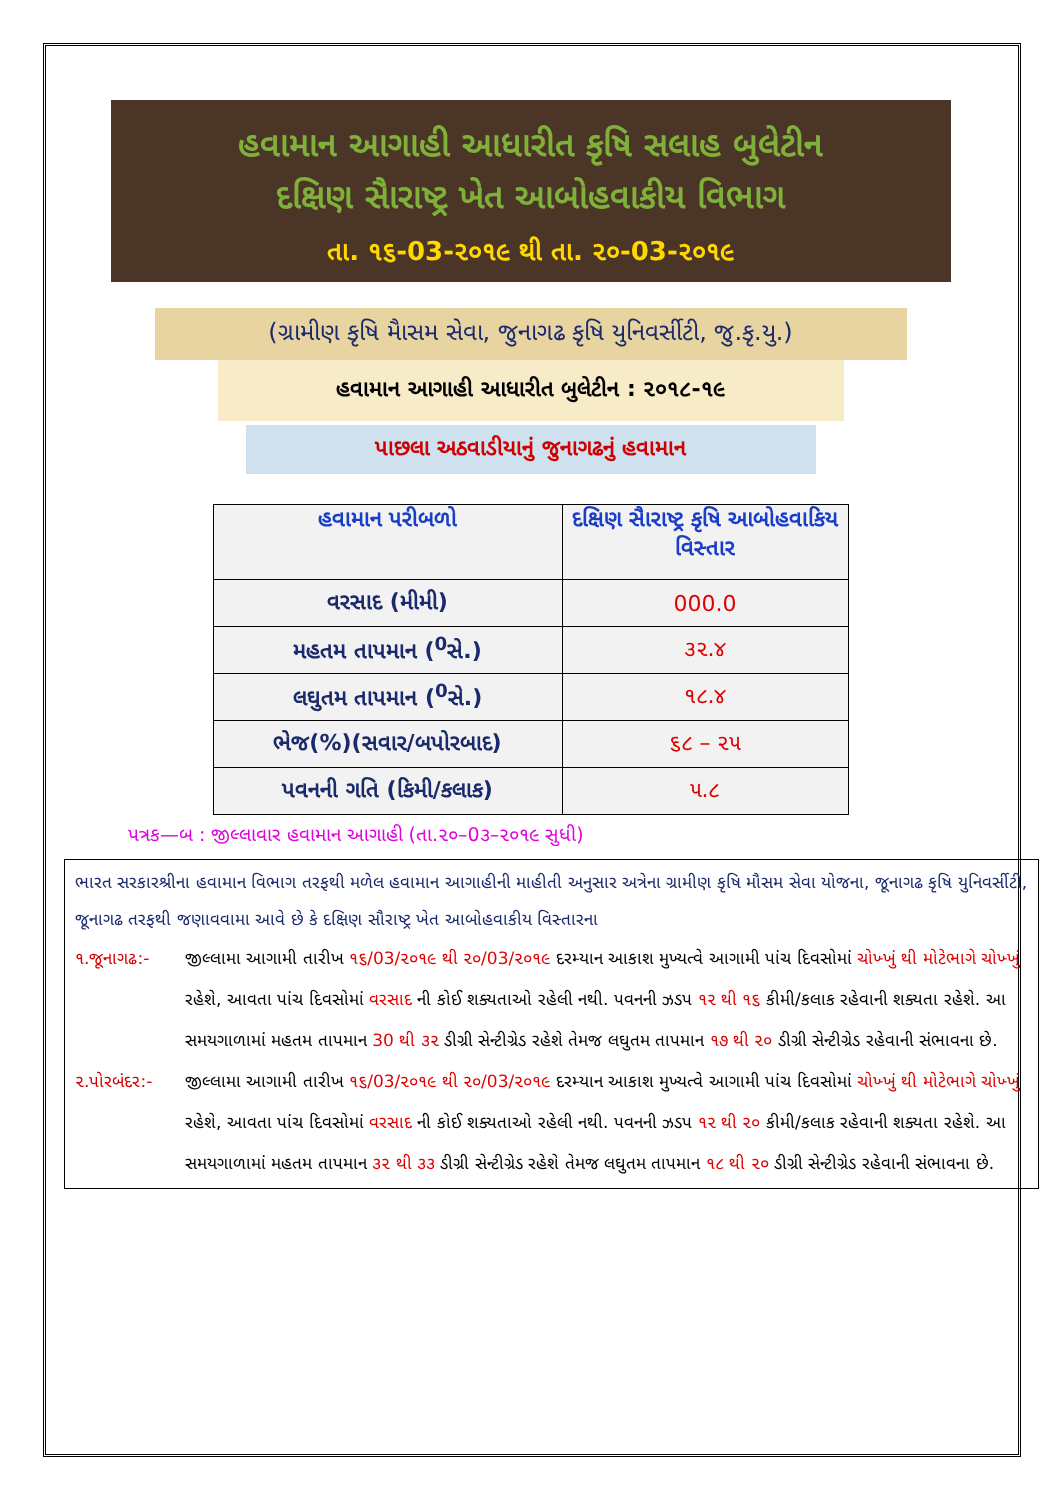હવામાન આગાહી આધારીત કૃષિ સલાહ બુલેટીન
દક્ષિણ સૈારાષ્ટ્ર ખેત આબોહવાકીય વિભાગ
તા. ૧૬-03-૨૦૧૯ થી તા. ૨૦-03-૨૦૧૯
(ગ્રામીણ કૃષિ મૈાસમ સેવા, જુનાગઢ કૃષિ યુનિવર્સીટી, જુ.કૃ.યુ.)
હવામાન આગાહી આધારીત બુલેટીન : ૨૦૧૮-૧૯
પાછલા અઠવાડીયાનું જુનાગઢનું હવામાન
| હવામાન પરીબળો | દક્ષિણ સૈારાષ્ટ્ર કૃષિ આબોહવાકિય વિસ્તાર |
| --- | --- |
| વરસાદ (મીમી) | 000.0 |
| મહતમ તાપમાન (<sup>0</sup>સે.) | ૩૨.૪ |
| લઘુતમ તાપમાન (<sup>0</sup>સે.) | ૧૮.૪ |
| ભેજ(%)(સવાર/બપોરબાદ) | ૬૮ – ૨૫ |
| પવનની ગતિ (કિમી/કલાક) | ૫.૮ |
પત્રક—બ : જીલ્લાવાર હવામાન આગાહી (તા.૨૦–0૩–૨૦૧૯ સુધી)
ભારત સરકારશ્રીના હવામાન વિભાગ તરફથી મળેલ હવામાન આગાહીની માહીતી અનુસાર અત્રેના ગ્રામીણ કૃષિ મૌસમ સેવા યોજના, જૂનાગઢ કૃષિ યુનિવર્સીટી, જૂનાગઢ તરફથી જણાવવામા આવે છે કે દક્ષિણ સૌરાષ્ટ્ર ખેત આબોહવાકીય વિસ્તારના
૧.જૂનાગઢ:- જીલ્લામા આગામી તારીખ ૧૬/03/૨૦૧૯ થી ૨૦/03/૨૦૧૯ દરમ્યાન આકાશ મુખ્યત્વે આગામી પાંચ દિવસોમાં ચોખ્ખું થી મોટેભાગે ચોખ્ખું રહેશે, આવતા પાંચ દિવસોમાં વરસાદ ની કોઈ શક્યતાઓ રહેલી નથી. પવનની ઝડપ ૧૨ થી ૧૬ કીમી/કલાક રહેવાની શક્યતા રહેશે. આ સમયગાળામાં મહતમ તાપમાન 30 થી ૩૨ ડીગ્રી સેન્ટીગ્રેડ રહેશે તેમજ લઘુતમ તાપમાન ૧૭ થી ૨૦ ડીગ્રી સેન્ટીગ્રેડ રહેવાની સંભાવના છે.
૨.પોરબંદર:- જીલ્લામા આગામી તારીખ ૧૬/03/૨૦૧૯ થી ૨૦/03/૨૦૧૯ દરમ્યાન આકાશ મુખ્યત્વે આગામી પાંચ દિવસોમાં ચોખ્ખું થી મોટેભાગે ચોખ્ખું રહેશે, આવતા પાંચ દિવસોમાં વરસાદ ની કોઈ શક્યતાઓ રહેલી નથી. પવનની ઝડપ ૧૨ થી ૨૦ કીમી/કલાક રહેવાની શક્યતા રહેશે. આ સમયગાળામાં મહતમ તાપમાન ૩૨ થી ૩૩ ડીગ્રી સેન્ટીગ્રેડ રહેશે તેમજ લઘુતમ તાપમાન ૧૮ થી ૨૦ ડીગ્રી સેન્ટીગ્રેડ રહેવાની સંભાવના છે.